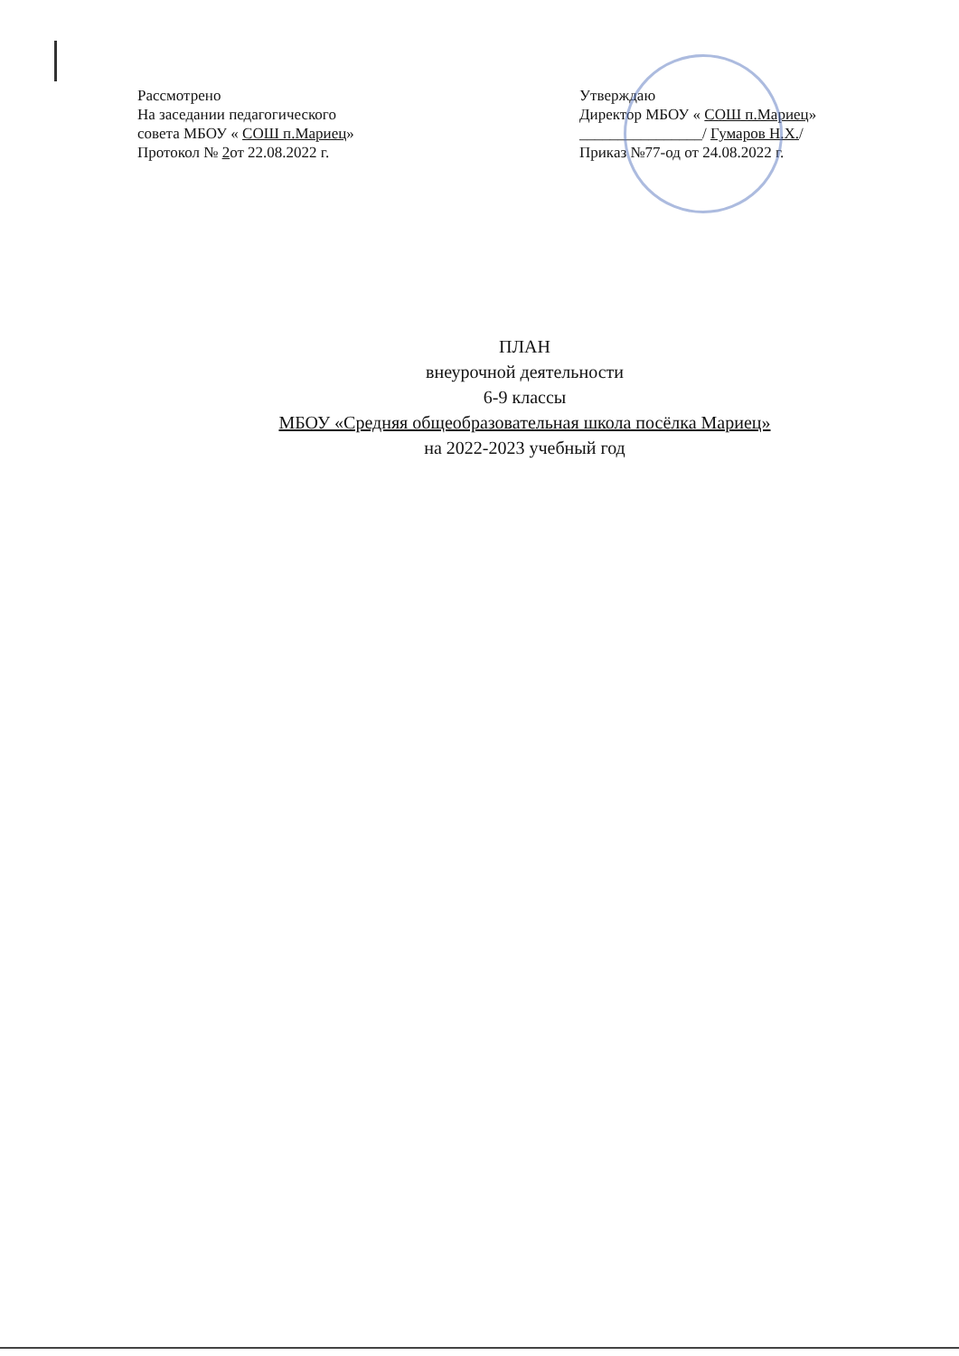Рассмотрено
На заседании педагогического
совета МБОУ « СОШ п.Мариец»
Протокол № 2от 22.08.2022 г.
Утверждаю
Директор МБОУ « СОШ п.Мариец»
________________/ Гумаров Н.Х./
Приказ №77-од от 24.08.2022 г.
ПЛАН
внеурочной деятельности
6-9 классы
МБОУ «Средняя общеобразовательная школа посёлка Мариец»
на 2022-2023 учебный год